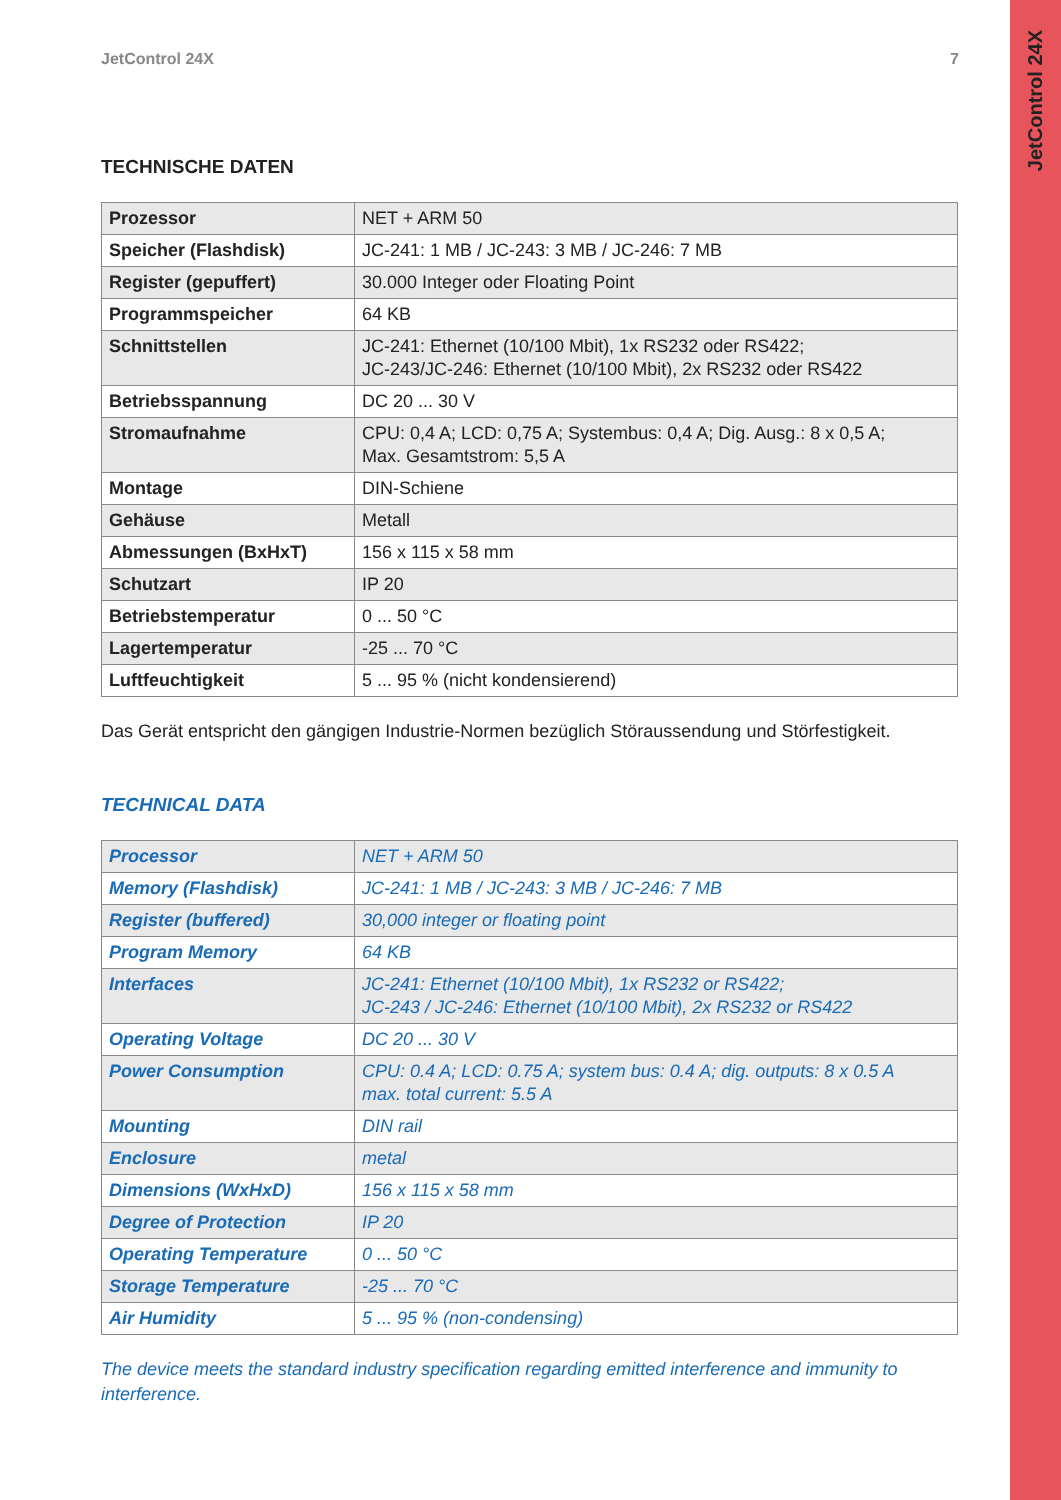JetControl 24X
JetControl 24X 7
TECHNISCHE DATEN
| Prozessor | NET + ARM 50 |
| Speicher (Flashdisk) | JC-241: 1 MB / JC-243: 3 MB / JC-246: 7 MB |
| Register (gepuffert) | 30.000 Integer oder Floating Point |
| Programmspeicher | 64 KB |
| Schnittstellen | JC-241: Ethernet (10/100 Mbit), 1x RS232 oder RS422; JC-243/JC-246: Ethernet (10/100 Mbit), 2x RS232 oder RS422 |
| Betriebsspannung | DC 20 ... 30 V |
| Stromaufnahme | CPU: 0,4 A; LCD: 0,75 A; Systembus: 0,4 A; Dig. Ausg.: 8 x 0,5 A; Max. Gesamtstrom: 5,5 A |
| Montage | DIN-Schiene |
| Gehäuse | Metall |
| Abmessungen (BxHxT) | 156 x 115 x 58 mm |
| Schutzart | IP 20 |
| Betriebstemperatur | 0 ... 50 °C |
| Lagertemperatur | -25 ... 70 °C |
| Luftfeuchtigkeit | 5 ... 95 % (nicht kondensierend) |
Das Gerät entspricht den gängigen Industrie-Normen bezüglich Störaussendung und Störfestigkeit.
TECHNICAL DATA
| Processor | NET + ARM 50 |
| Memory (Flashdisk) | JC-241: 1 MB / JC-243: 3 MB / JC-246: 7 MB |
| Register (buffered) | 30,000 integer or floating point |
| Program Memory | 64 KB |
| Interfaces | JC-241: Ethernet (10/100 Mbit), 1x RS232 or RS422; JC-243 / JC-246: Ethernet (10/100 Mbit), 2x RS232 or RS422 |
| Operating Voltage | DC 20 ... 30 V |
| Power Consumption | CPU: 0.4 A; LCD: 0.75 A; system bus: 0.4 A; dig. outputs: 8 x 0.5 A max. total current: 5.5 A |
| Mounting | DIN rail |
| Enclosure | metal |
| Dimensions (WxHxD) | 156 x 115 x 58 mm |
| Degree of Protection | IP 20 |
| Operating Temperature | 0 ... 50 °C |
| Storage Temperature | -25 ... 70 °C |
| Air Humidity | 5 ... 95 % (non-condensing) |
The device meets the standard industry specification regarding emitted interference and immunity to interference.